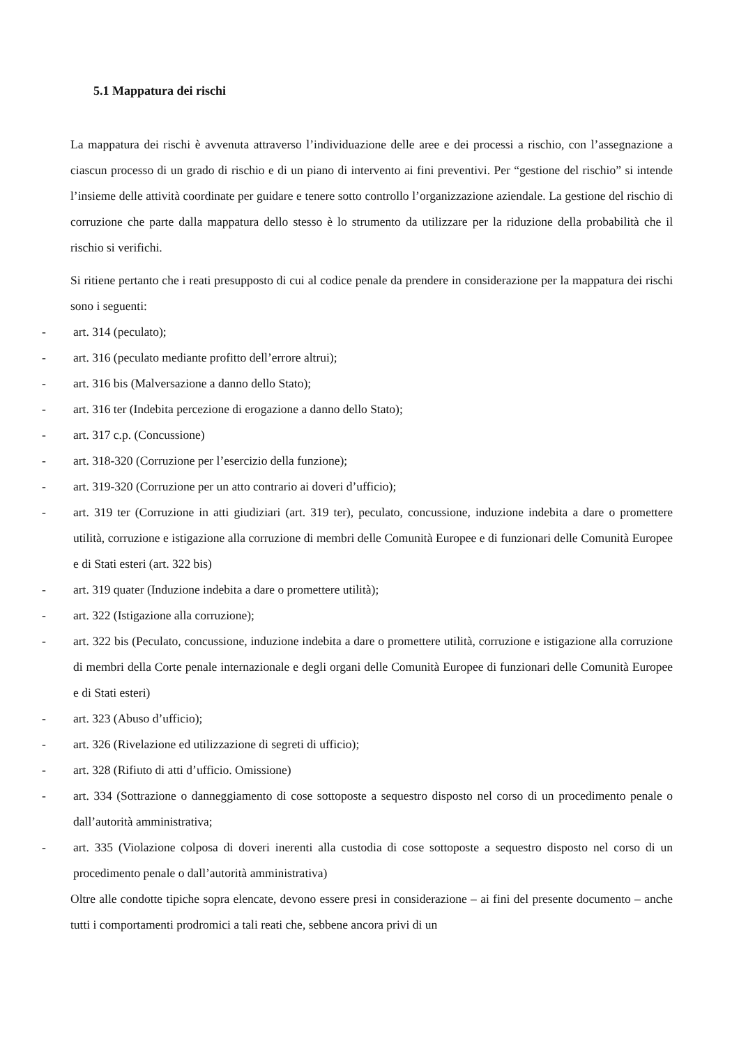5.1 Mappatura dei rischi
La mappatura dei rischi è avvenuta attraverso l’individuazione delle aree e dei processi a rischio, con l’assegnazione a ciascun processo di un grado di rischio e di un piano di intervento ai fini preventivi. Per “gestione del rischio” si intende l’insieme delle attività coordinate per guidare e tenere sotto controllo l’organizzazione aziendale. La gestione del rischio di corruzione che parte dalla mappatura dello stesso è lo strumento da utilizzare per la riduzione della probabilità che il rischio si verifichi.
Si ritiene pertanto che i reati presupposto di cui al codice penale da prendere in considerazione per la mappatura dei rischi sono i seguenti:
- art. 314 (peculato);
- art. 316 (peculato mediante profitto dell’errore altrui);
- art. 316 bis (Malversazione a danno dello Stato);
- art. 316 ter (Indebita percezione di erogazione a danno dello Stato);
- art. 317 c.p. (Concussione)
- art. 318-320 (Corruzione per l’esercizio della funzione);
- art. 319-320 (Corruzione per un atto contrario ai doveri d’ufficio);
- art. 319 ter (Corruzione in atti giudiziari (art. 319 ter), peculato, concussione, induzione indebita a dare o promettere utilità, corruzione e istigazione alla corruzione di membri delle Comunità Europee e di funzionari delle Comunità Europee e di Stati esteri (art. 322 bis)
- art. 319 quater (Induzione indebita a dare o promettere utilità);
- art. 322 (Istigazione alla corruzione);
- art. 322 bis (Peculato, concussione, induzione indebita a dare o promettere utilità, corruzione e istigazione alla corruzione di membri della Corte penale internazionale e degli organi delle Comunità Europee di funzionari delle Comunità Europee e di Stati esteri)
- art. 323 (Abuso d’ufficio);
- art. 326 (Rivelazione ed utilizzazione di segreti di ufficio);
- art. 328 (Rifiuto di atti d’ufficio. Omissione)
- art. 334 (Sottrazione o danneggiamento di cose sottoposte a sequestro disposto nel corso di un procedimento penale o dall’autorità amministrativa;
- art. 335 (Violazione colposa di doveri inerenti alla custodia di cose sottoposte a sequestro disposto nel corso di un procedimento penale o dall’autorità amministrativa)
Oltre alle condotte tipiche sopra elencate, devono essere presi in considerazione – ai fini del presente documento – anche tutti i comportamenti prodromici a tali reati che, sebbene ancora privi di un